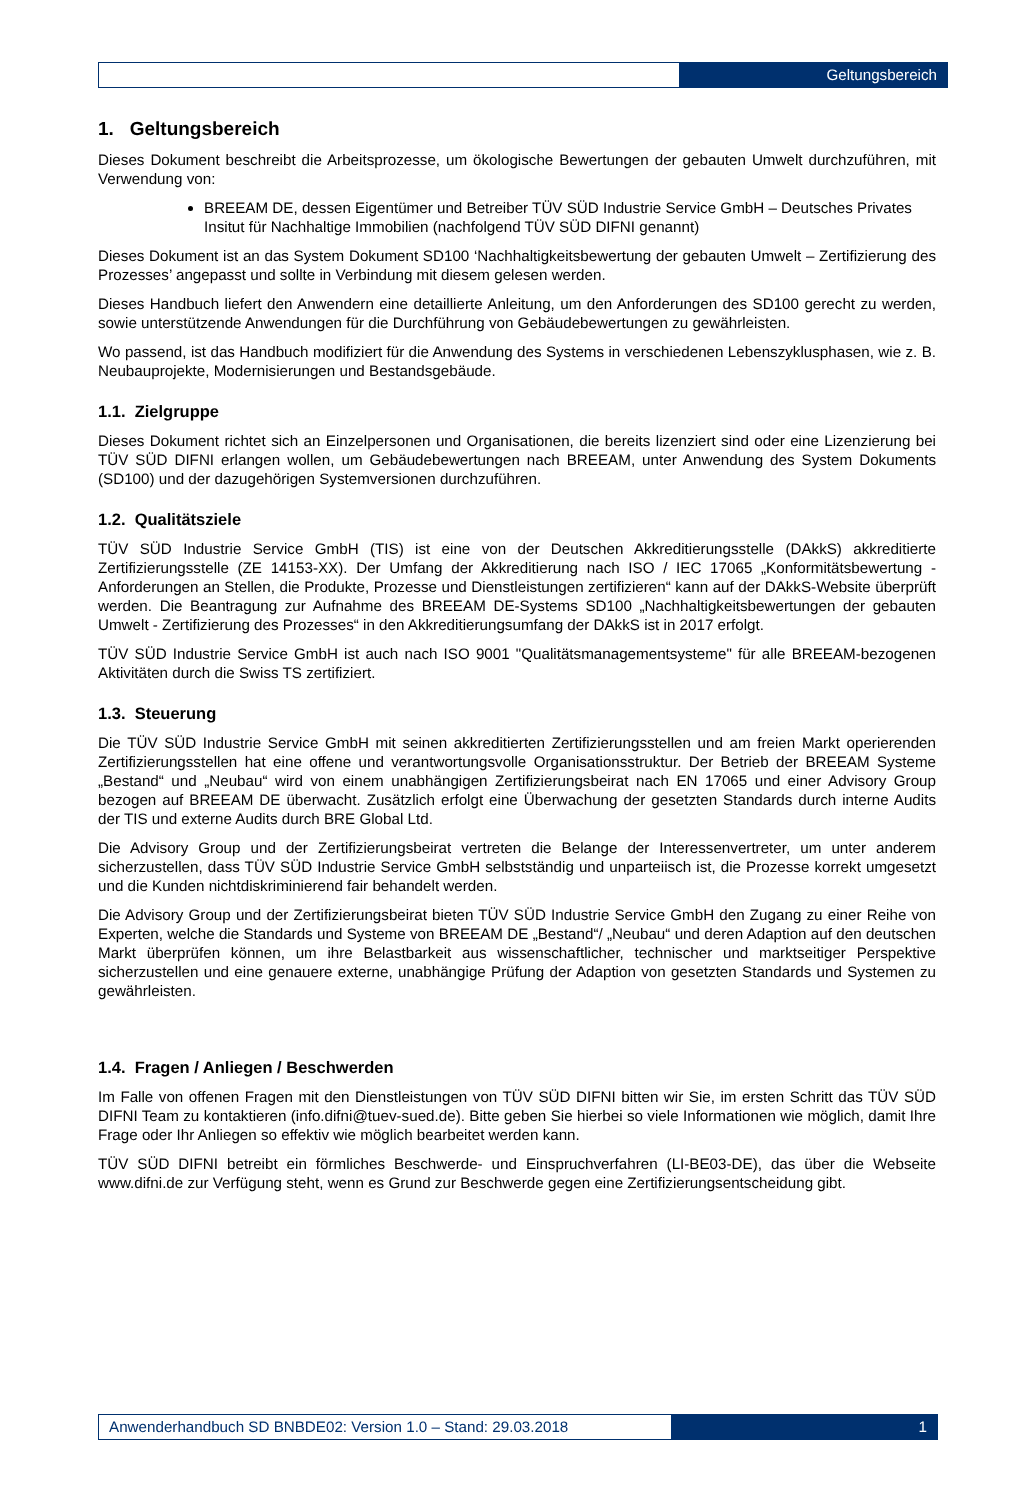Geltungsbereich
1. Geltungsbereich
Dieses Dokument beschreibt die Arbeitsprozesse, um ökologische Bewertungen der gebauten Umwelt durchzuführen, mit Verwendung von:
BREEAM DE, dessen Eigentümer und Betreiber TÜV SÜD Industrie Service GmbH – Deutsches Privates Insitut für Nachhaltige Immobilien (nachfolgend TÜV SÜD DIFNI genannt)
Dieses Dokument ist an das System Dokument SD100 ‘Nachhaltigkeitsbewertung der gebauten Umwelt – Zertifizierung des Prozesses’ angepasst und sollte in Verbindung mit diesem gelesen werden.
Dieses Handbuch liefert den Anwendern eine detaillierte Anleitung, um den Anforderungen des SD100 gerecht zu werden, sowie unterstützende Anwendungen für die Durchführung von Gebäudebewertungen zu gewährleisten.
Wo passend, ist das Handbuch modifiziert für die Anwendung des Systems in verschiedenen Lebenszyklusphasen, wie z. B. Neubauprojekte, Modernisierungen und Bestandsgebäude.
1.1. Zielgruppe
Dieses Dokument richtet sich an Einzelpersonen und Organisationen, die bereits lizenziert sind oder eine Lizenzierung bei TÜV SÜD DIFNI erlangen wollen, um Gebäudebewertungen nach BREEAM, unter Anwendung des System Dokuments (SD100) und der dazugehörigen Systemversionen durchzuführen.
1.2. Qualitätsziele
TÜV SÜD Industrie Service GmbH (TIS) ist eine von der Deutschen Akkreditierungsstelle (DAkkS) akkreditierte Zertifizierungsstelle (ZE 14153-XX). Der Umfang der Akkreditierung nach ISO / IEC 17065 „Konformitätsbewertung - Anforderungen an Stellen, die Produkte, Prozesse und Dienstleistungen zertifizieren“ kann auf der DAkkS-Website überprüft werden. Die Beantragung zur Aufnahme des BREEAM DE-Systems SD100 „Nachhaltigkeitsbewertungen der gebauten Umwelt - Zertifizierung des Prozesses“ in den Akkreditierungsumfang der DAkkS ist in 2017 erfolgt.
TÜV SÜD Industrie Service GmbH ist auch nach ISO 9001 "Qualitätsmanagementsysteme" für alle BREEAM-bezogenen Aktivitäten durch die Swiss TS zertifiziert.
1.3. Steuerung
Die TÜV SÜD Industrie Service GmbH mit seinen akkreditierten Zertifizierungsstellen und am freien Markt operierenden Zertifizierungsstellen hat eine offene und verantwortungsvolle Organisationsstruktur. Der Betrieb der BREEAM Systeme „Bestand“ und „Neubau“ wird von einem unabhängigen Zertifizierungsbeirat nach EN 17065 und einer Advisory Group bezogen auf BREEAM DE überwacht. Zusätzlich erfolgt eine Überwachung der gesetzten Standards durch interne Audits der TIS und externe Audits durch BRE Global Ltd.
Die Advisory Group und der Zertifizierungsbeirat vertreten die Belange der Interessenvertreter, um unter anderem sicherzustellen, dass TÜV SÜD Industrie Service GmbH selbstständig und unparteiisch ist, die Prozesse korrekt umgesetzt und die Kunden nichtdiskriminierend fair behandelt werden.
Die Advisory Group und der Zertifizierungsbeirat bieten TÜV SÜD Industrie Service GmbH den Zugang zu einer Reihe von Experten, welche die Standards und Systeme von BREEAM DE „Bestand“/ „Neubau“ und deren Adaption auf den deutschen Markt überprüfen können, um ihre Belastbarkeit aus wissenschaftlicher, technischer und marktseitiger Perspektive sicherzustellen und eine genauere externe, unabhängige Prüfung der Adaption von gesetzten Standards und Systemen zu gewährleisten.
1.4. Fragen / Anliegen / Beschwerden
Im Falle von offenen Fragen mit den Dienstleistungen von TÜV SÜD DIFNI bitten wir Sie, im ersten Schritt das TÜV SÜD DIFNI Team zu kontaktieren (info.difni@tuev-sued.de). Bitte geben Sie hierbei so viele Informationen wie möglich, damit Ihre Frage oder Ihr Anliegen so effektiv wie möglich bearbeitet werden kann.
TÜV SÜD DIFNI betreibt ein förmliches Beschwerde- und Einspruchverfahren (LI-BE03-DE), das über die Webseite www.difni.de zur Verfügung steht, wenn es Grund zur Beschwerde gegen eine Zertifizierungsentscheidung gibt.
Anwenderhandbuch SD BNBDE02: Version 1.0 – Stand: 29.03.2018
1